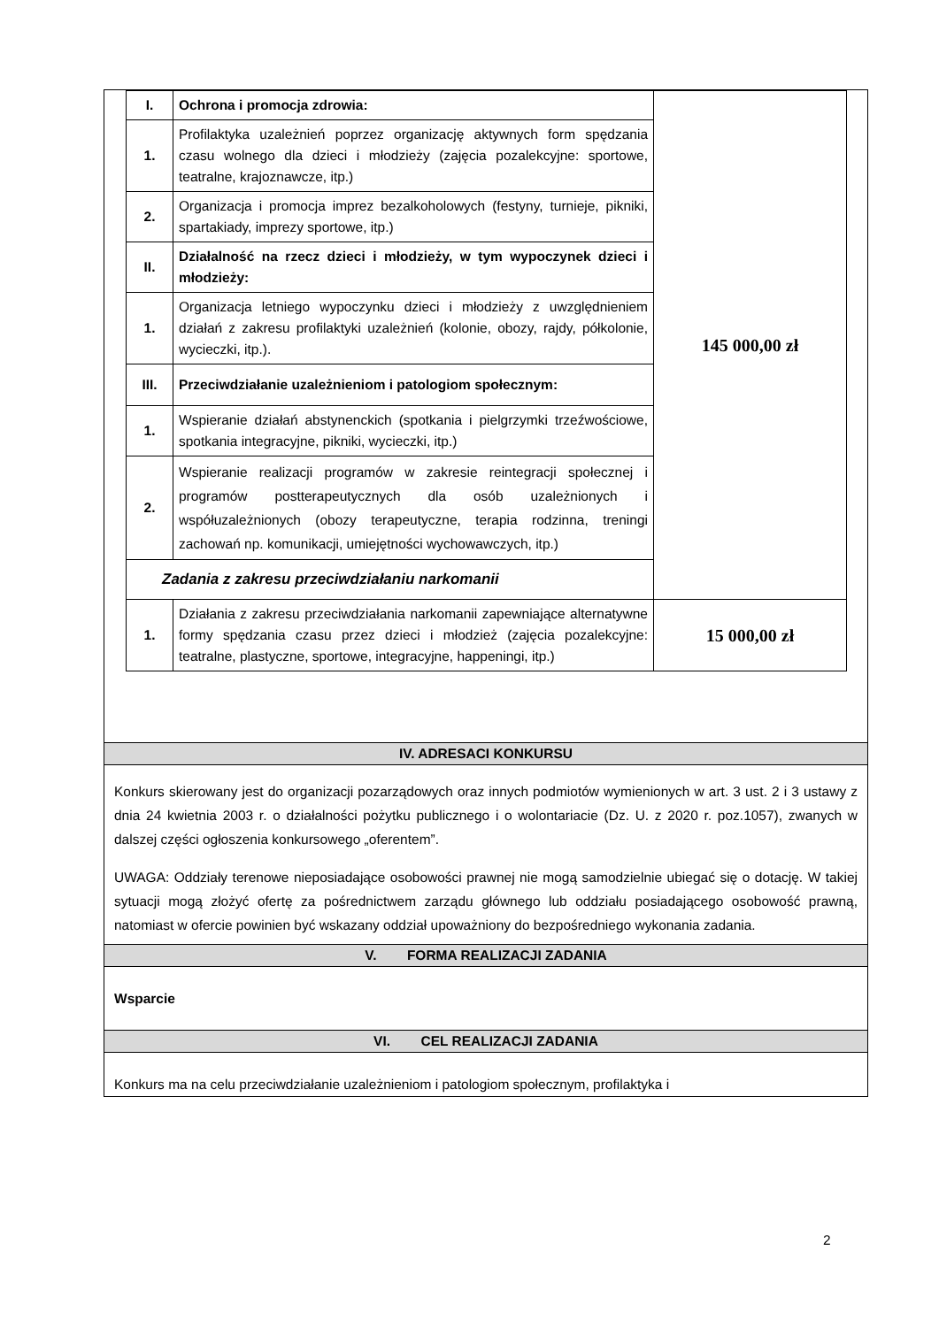| I. | Ochrona i promocja zdrowia: | 145 000,00 zł |
| 1. | Profilaktyka uzależnień poprzez organizację aktywnych form spędzania czasu wolnego dla dzieci i młodzieży (zajęcia pozalekcyjne: sportowe, teatralne, krajoznawcze, itp.) | |
| 2. | Organizacja i promocja imprez bezalkoholowych (festyny, turnieje, pikniki, spartakiady, imprezy sportowe, itp.) | |
| II. | Działalność na rzecz dzieci i młodzieży, w tym wypoczynek dzieci i młodzieży: | |
| 1. | Organizacja letniego wypoczynku dzieci i młodzieży z uwzględnieniem działań z zakresu profilaktyki uzależnień (kolonie, obozy, rajdy, półkolonie, wycieczki, itp.). | |
| III. | Przeciwdziałanie uzależnieniom i patologiom społecznym: | |
| 1. | Wspieranie działań abstynenckich (spotkania i pielgrzymki trzeźwościowe, spotkania integracyjne, pikniki, wycieczki, itp.) | |
| 2. | Wspieranie realizacji programów w zakresie reintegracji społecznej i programów postterapeutycznych dla osób uzależnionych i współuzależnionych (obozy terapeutyczne, terapia rodzinna, treningi zachowań np. komunikacji, umiejętności wychowawczych, itp.) | |
| Zadania z zakresu przeciwdziałaniu narkomanii | | |
| 1. | Działania z zakresu przeciwdziałania narkomanii zapewniające alternatywne formy spędzania czasu przez dzieci i młodzież (zajęcia pozalekcyjne: teatralne, plastyczne, sportowe, integracyjne, happeningi, itp.) | 15 000,00 zł |
IV. ADRESACI KONKURSU
Konkurs skierowany jest do organizacji pozarządowych oraz innych podmiotów wymienionych w art. 3 ust. 2 i 3 ustawy z dnia 24 kwietnia 2003 r. o działalności pożytku publicznego i o wolontariacie (Dz. U. z 2020 r. poz.1057), zwanych w dalszej części ogłoszenia konkursowego „oferentem”.
UWAGA: Oddziały terenowe nieposiadające osobowości prawnej nie mogą samodzielnie ubiegać się o dotację. W takiej sytuacji mogą złożyć ofertę za pośrednictwem zarządu głównego lub oddziału posiadającego osobowość prawną, natomiast w ofercie powinien być wskazany oddział upoważniony do bezpośredniego wykonania zadania.
V. FORMA REALIZACJI ZADANIA
Wsparcie
VI. CEL REALIZACJI ZADANIA
Konkurs ma na celu przeciwdziałanie uzależnieniom i patologiom społecznym, profilaktyka i
2